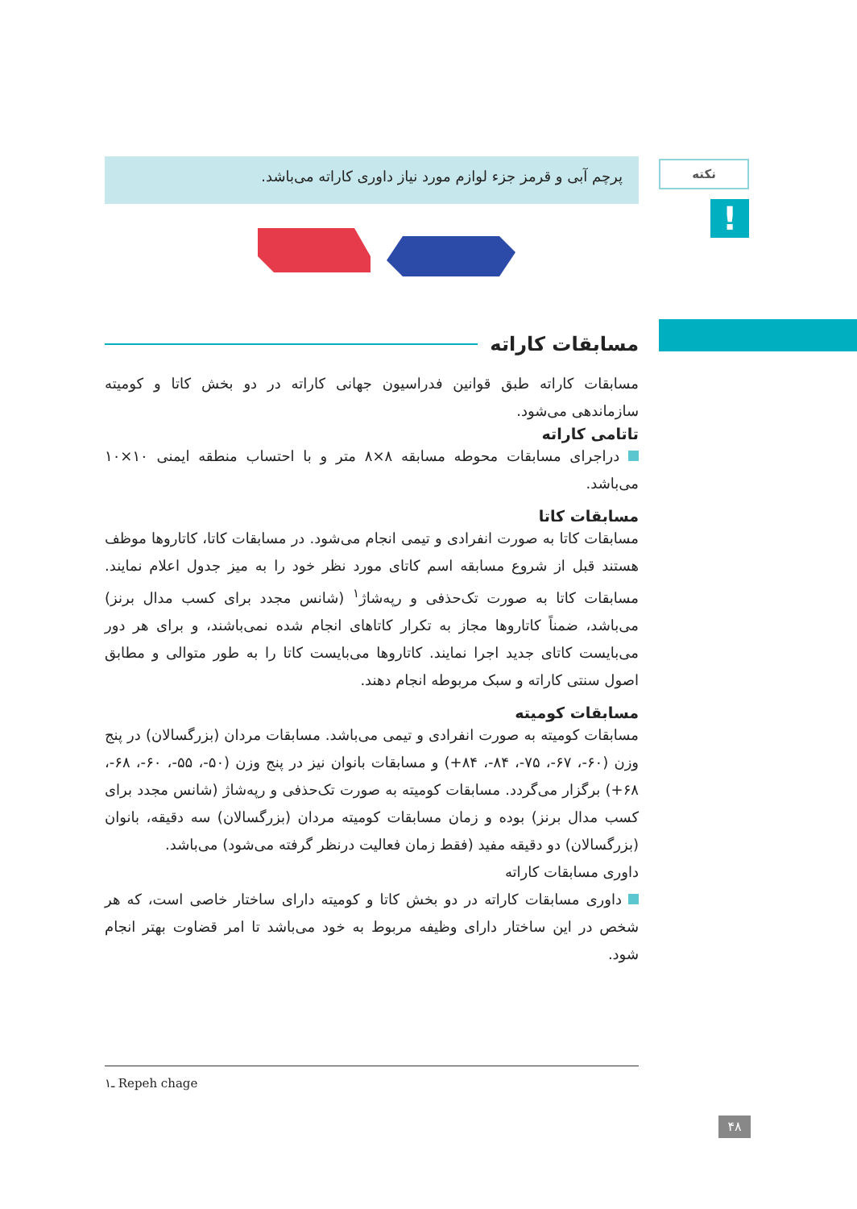نکته
!
پرچم آبی و قرمز جزء لوازم مورد نیاز داوری کاراته می‌باشد.
مسابقات کاراته
مسابقات کاراته طبق قوانین فدراسیون جهانی کاراته در دو بخش کاتا و کومیته سازماندهی می‌شود.
تاتامی کاراته
دراجرای مسابقات محوطه مسابقه ۸×۸ متر و با احتساب منطقه ایمنی ۱۰×۱۰ می‌باشد.
مسابقات کاتا
مسابقات کاتا به صورت انفرادی و تیمی انجام می‌شود. در مسابقات کاتا، کاتاروها موظف هستند قبل از شروع مسابقه اسم کاتای مورد نظر خود را به میز جدول اعلام نمایند. مسابقات کاتا به صورت تک‌حذفی و رپه‌شاژ<sup>۱</sup> (شانس مجدد برای کسب مدال برنز) می‌باشد، ضمناً کاتاروها مجاز به تکرار کاتاهای انجام شده نمی‌باشند، و برای هر دور می‌بایست کاتای جدید اجرا نمایند. کاتاروها می‌بایست کاتا را به طور متوالی و مطابق اصول سنتی کاراته و سبک مربوطه انجام دهند.
مسابقات کومیته
مسابقات کومیته به صورت انفرادی و تیمی می‌باشد. مسابقات مردان (بزرگسالان) در پنج وزن (۶۰-، ۶۷-، ۷۵-، ۸۴-، ۸۴+) و مسابقات بانوان نیز در پنج وزن (۵۰-، ۵۵-، ۶۰-، ۶۸-، ۶۸+) برگزار می‌گردد. مسابقات کومیته به صورت تک‌حذفی و رپه‌شاژ (شانس مجدد برای کسب مدال برنز) بوده و زمان مسابقات کومیته مردان (بزرگسالان) سه دقیقه، بانوان (بزرگسالان) دو دقیقه مفید (فقط زمان فعالیت درنظر گرفته می‌شود) می‌باشد.
داوری مسابقات کاراته
داوری مسابقات کاراته در دو بخش کاتا و کومیته دارای ساختار خاصی است، که هر شخص در این ساختار دارای وظیفه مربوط به خود می‌باشد تا امر قضاوت بهتر انجام شود.
۱ـ Repeh chage
۴۸